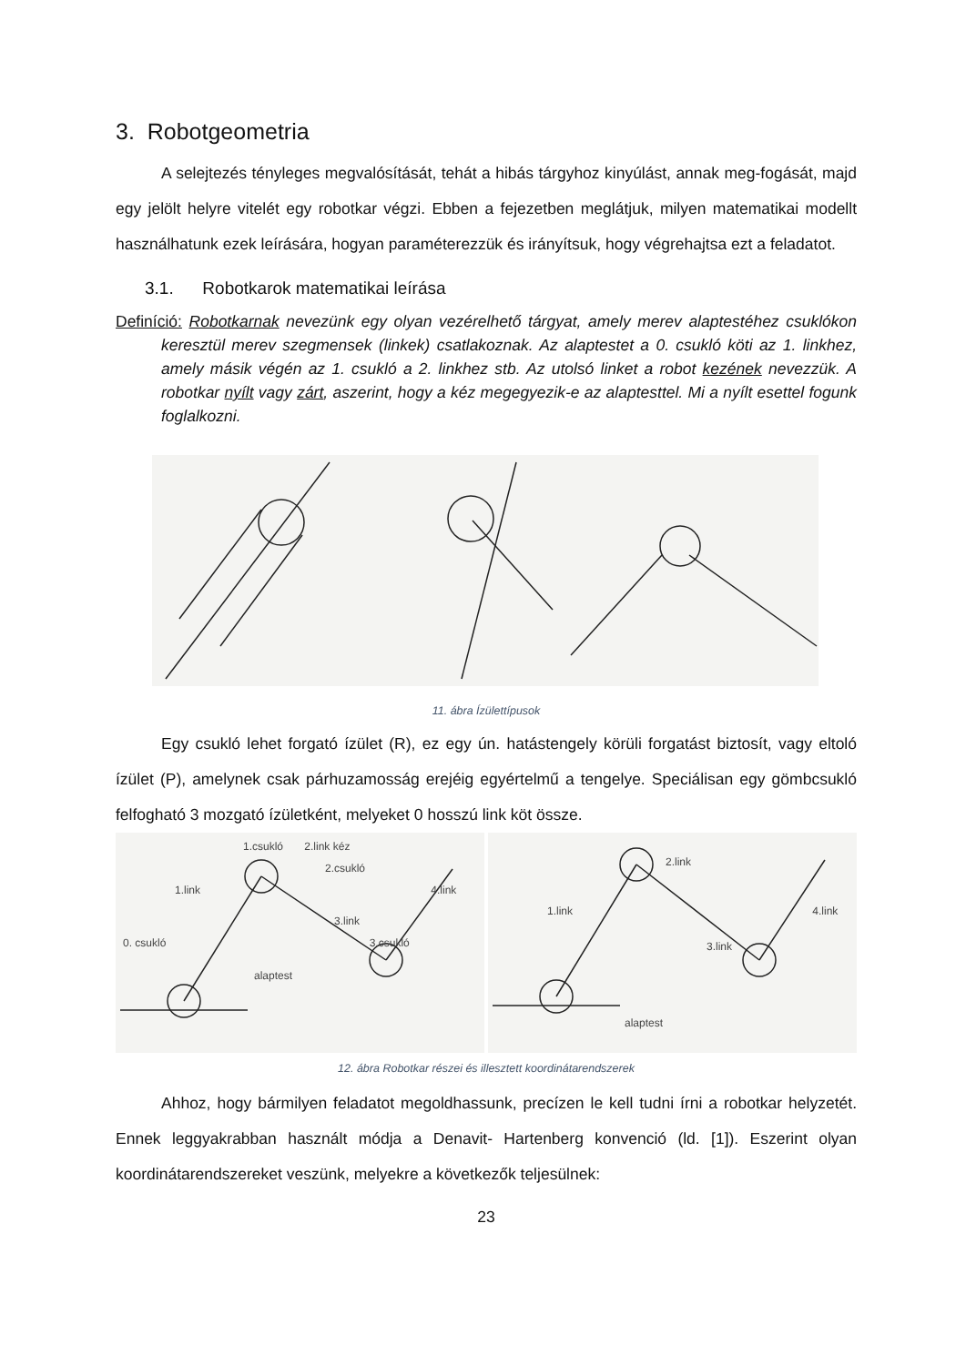3. Robotgeometria
A selejtezés tényleges megvalósítását, tehát a hibás tárgyhoz kinyúlást, annak meg-fogását, majd egy jelölt helyre vitelét egy robotkar végzi. Ebben a fejezetben meglátjuk, milyen matematikai modellt használhatunk ezek leírására, hogyan paraméterezzük és irányítsuk, hogy végrehajtsa ezt a feladatot.
3.1. Robotkarok matematikai leírása
Definíció: Robotkarnak nevezünk egy olyan vezérelhető tárgyat, amely merev alaptestéhez csuklókon keresztül merev szegmensek (linkek) csatlakoznak. Az alaptestet a 0. csukló köti az 1. linkhez, amely másik végén az 1. csukló a 2. linkhez stb. Az utolsó linket a robot kezének nevezzük. A robotkar nyílt vagy zárt, aszerint, hogy a kéz megegyezik-e az alaptesttel. Mi a nyílt esettel fogunk foglalkozni.
11. ábra Ízülettípusok
Egy csukló lehet forgató ízület (R), ez egy ún. hatástengely körüli forgatást biztosít, vagy eltoló ízület (P), amelynek csak párhuzamosság erejéig egyértelmű a tengelye. Speciálisan egy gömbcsukló felfogható 3 mozgató ízületként, melyeket 0 hosszú link köt össze.
1.csukló 2.link kéz
2.csukló
1.link 4.link
3.link
0. csukló 3.csukló
alaptest
2.link
1.link 4.link
3.link
alaptest
12. ábra Robotkar részei és illesztett koordinátarendszerek
Ahhoz, hogy bármilyen feladatot megoldhassunk, precízen le kell tudni írni a robotkar helyzetét. Ennek leggyakrabban használt módja a Denavit- Hartenberg konvenció (ld. [1]). Eszerint olyan koordinátarendszereket veszünk, melyekre a következők teljesülnek:
23